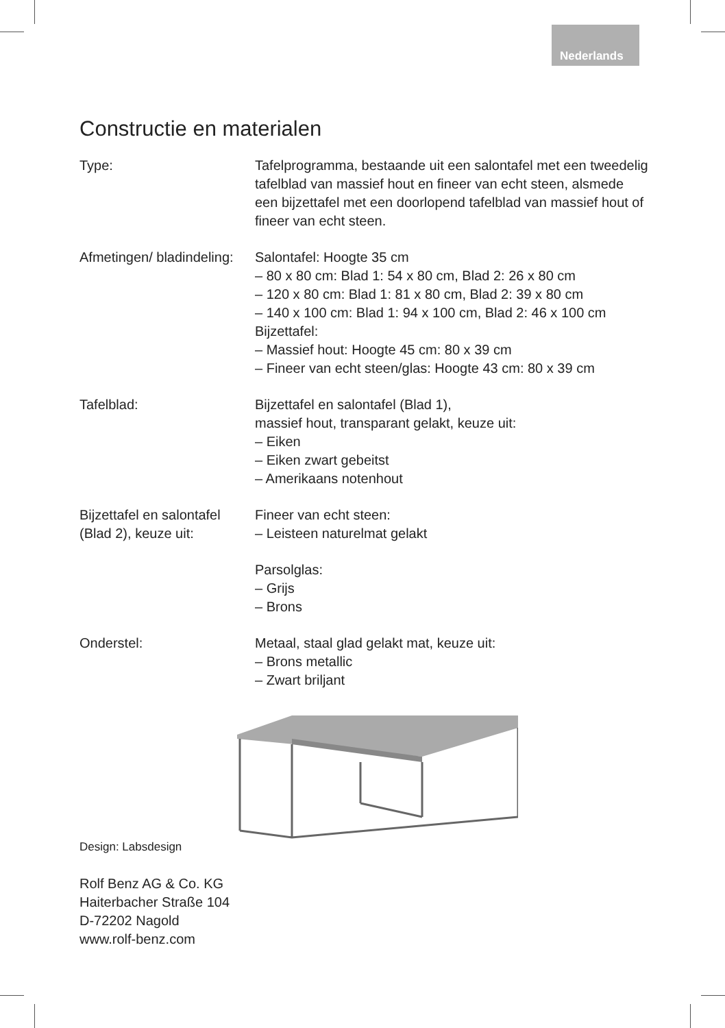Nederlands
Constructie en materialen
Type: Tafelprogramma, bestaande uit een salontafel met een tweedelig tafelblad van massief hout en fineer van echt steen, alsmede een bijzettafel met een doorlopend tafelblad van massief hout of fineer van echt steen.
Afmetingen/ bladindeling:
Salontafel: Hoogte 35 cm
– 80 x 80 cm: Blad 1: 54 x 80 cm, Blad 2: 26 x 80 cm
– 120 x 80 cm: Blad 1: 81 x 80 cm, Blad 2: 39 x 80 cm
– 140 x 100 cm: Blad 1: 94 x 100 cm, Blad 2: 46 x 100 cm
Bijzettafel:
– Massief hout: Hoogte 45 cm: 80 x 39 cm
– Fineer van echt steen/glas: Hoogte 43 cm: 80 x 39 cm
Tafelblad: Bijzettafel en salontafel (Blad 1),
massief hout, transparant gelakt, keuze uit:
– Eiken
– Eiken zwart gebeitst
– Amerikaans notenhout
Bijzettafel en salontafel (Blad 2), keuze uit:
Fineer van echt steen:
– Leisteen naturelmat gelakt
Parsolglas:
– Grijs
– Brons
Onderstel: Metaal, staal glad gelakt mat, keuze uit:
– Brons metallic
– Zwart briljant
Design: Labsdesign
Rolf Benz AG & Co. KG
Haiterbacher Straße 104
D-72202 Nagold
www.rolf-benz.com